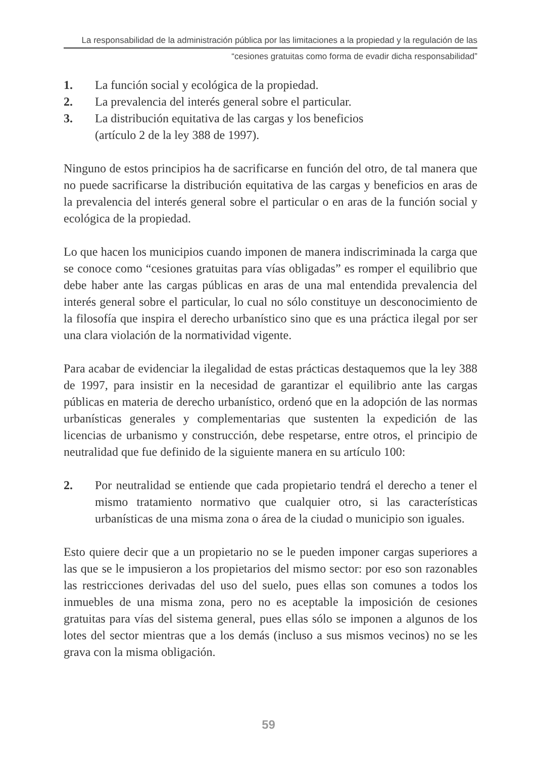La responsabilidad de la administración pública por las limitaciones a la propiedad y la regulación de las
“cesiones gratuitas como forma de evadir dicha responsabilidad”
1. La función social y ecológica de la propiedad.
2. La prevalencia del interés general sobre el particular.
3. La distribución equitativa de las cargas y los beneficios
(artículo 2 de la ley 388 de 1997).
Ninguno de estos principios ha de sacrificarse en función del otro, de tal manera que no puede sacrificarse la distribución equitativa de las cargas y beneficios en aras de la prevalencia del interés general sobre el particular o en aras de la función social y ecológica de la propiedad.
Lo que hacen los municipios cuando imponen de manera indiscriminada la carga que se conoce como “cesiones gratuitas para vías obligadas” es romper el equilibrio que debe haber ante las cargas públicas en aras de una mal entendida prevalencia del interés general sobre el particular, lo cual no sólo constituye un desconocimiento de la filosofía que inspira el derecho urbanístico sino que es una práctica ilegal por ser una clara violación de la normatividad vigente.
Para acabar de evidenciar la ilegalidad de estas prácticas destaquemos que la ley 388 de 1997, para insistir en la necesidad de garantizar el equilibrio ante las cargas públicas en materia de derecho urbanístico, ordenó que en la adopción de las normas urbanísticas generales y complementarias que sustenten la expedición de las licencias de urbanismo y construcción, debe respetarse, entre otros, el principio de neutralidad que fue definido de la siguiente manera en su artículo 100:
2. Por neutralidad se entiende que cada propietario tendrá el derecho a tener el mismo tratamiento normativo que cualquier otro, si las características urbanísticas de una misma zona o área de la ciudad o municipio son iguales.
Esto quiere decir que a un propietario no se le pueden imponer cargas superiores a las que se le impusieron a los propietarios del mismo sector: por eso son razonables las restricciones derivadas del uso del suelo, pues ellas son comunes a todos los inmuebles de una misma zona, pero no es aceptable la imposición de cesiones gratuitas para vías del sistema general, pues ellas sólo se imponen a algunos de los lotes del sector mientras que a los demás (incluso a sus mismos vecinos) no se les grava con la misma obligación.
59